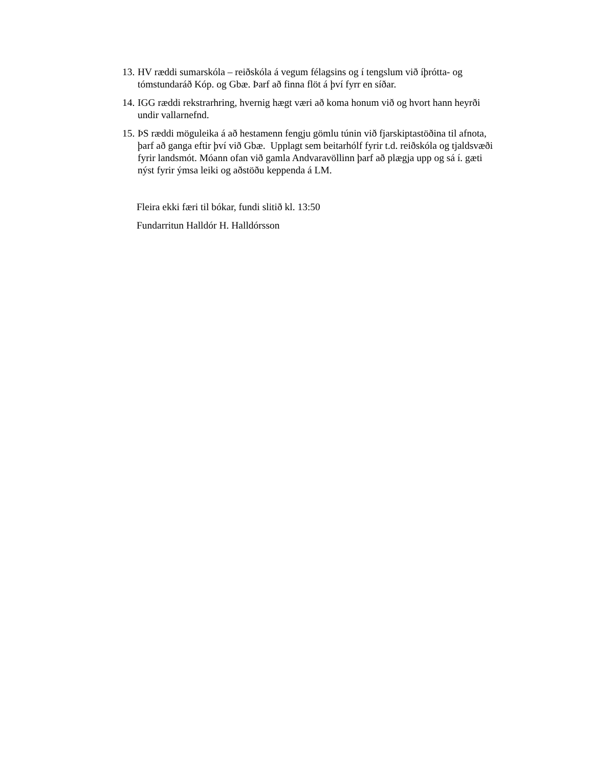13. HV ræddi sumarskóla – reiðskóla á vegum félagsins og í tengslum við íþrótta- og tómstundaráð Kóp. og Gbæ. Þarf að finna flöt á því fyrr en síðar.
14. IGG ræddi rekstrarhring, hvernig hægt væri að koma honum við og hvort hann heyrði undir vallarnefnd.
15. ÞS ræddi möguleika á að hestamenn fengju gömlu túnin við fjarskiptastöðina til afnota, þarf að ganga eftir því við Gbæ. Upplagt sem beitarhólf fyrir t.d. reiðskóla og tjaldsvæði fyrir landsmót. Móann ofan við gamla Andvaravöllinn þarf að plægja upp og sá í. gæti nýst fyrir ýmsa leiki og aðstöðu keppenda á LM.
Fleira ekki færi til bókar, fundi slitið kl. 13:50
Fundarritun Halldór H. Halldórsson